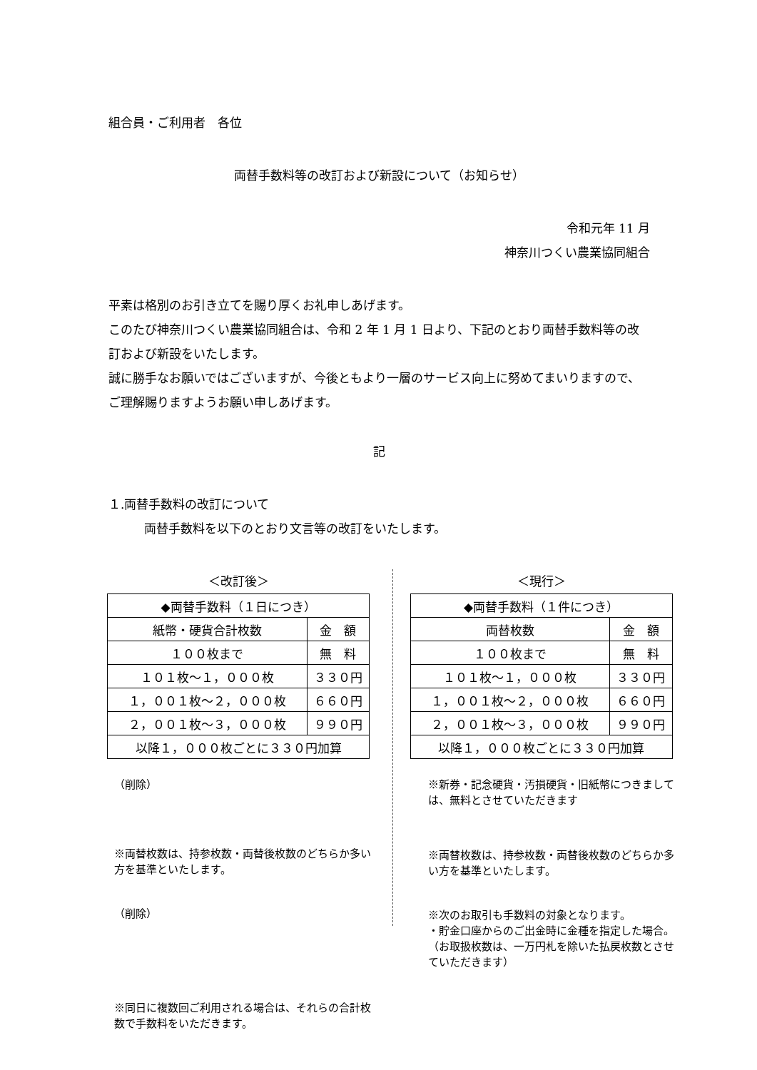組合員・ご利用者　各位
両替手数料等の改訂および新設について（お知らせ）
令和元年 11 月
神奈川つくい農業協同組合
平素は格別のお引き立てを賜り厚くお礼申しあげます。
このたび神奈川つくい農業協同組合は、令和 2 年 1 月 1 日より、下記のとおり両替手数料等の改訂および新設をいたします。
誠に勝手なお願いではございますが、今後ともより一層のサービス向上に努めてまいりますので、ご理解賜りますようお願い申しあげます。
記
１.両替手数料の改訂について
両替手数料を以下のとおり文言等の改訂をいたします。
＜改訂後＞
| ◆両替手数料（１日につき） | |
| 紙幣・硬貨合計枚数 | 金 額 |
| １００枚まで | 無 料 |
| １０１枚～１，０００枚 | ３３０円 |
| １，００１枚～２，０００枚 | ６６０円 |
| ２，００１枚～３，０００枚 | ９９０円 |
| 以降１，０００枚ごとに３３０円加算 | |
（削除）
※両替枚数は、持参枚数・両替後枚数のどちらか多い方を基準といたします。
（削除）
※同日に複数回ご利用される場合は、それらの合計枚数で手数料をいただきます。
＜現行＞
| ◆両替手数料（１件につき） | |
| 両替枚数 | 金 額 |
| １００枚まで | 無 料 |
| １０１枚～１，０００枚 | ３３０円 |
| １，００１枚～２，０００枚 | ６６０円 |
| ２，００１枚～３，０００枚 | ９９０円 |
| 以降１，０００枚ごとに３３０円加算 | |
※新券・記念硬貨・汚損硬貨・旧紙幣につきましては、無料とさせていただきます
※両替枚数は、持参枚数・両替後枚数のどちらか多い方を基準といたします。
※次のお取引も手数料の対象となります。
・貯金口座からのご出金時に金種を指定した場合。（お取扱枚数は、一万円札を除いた払戻枚数とさせていただきます）